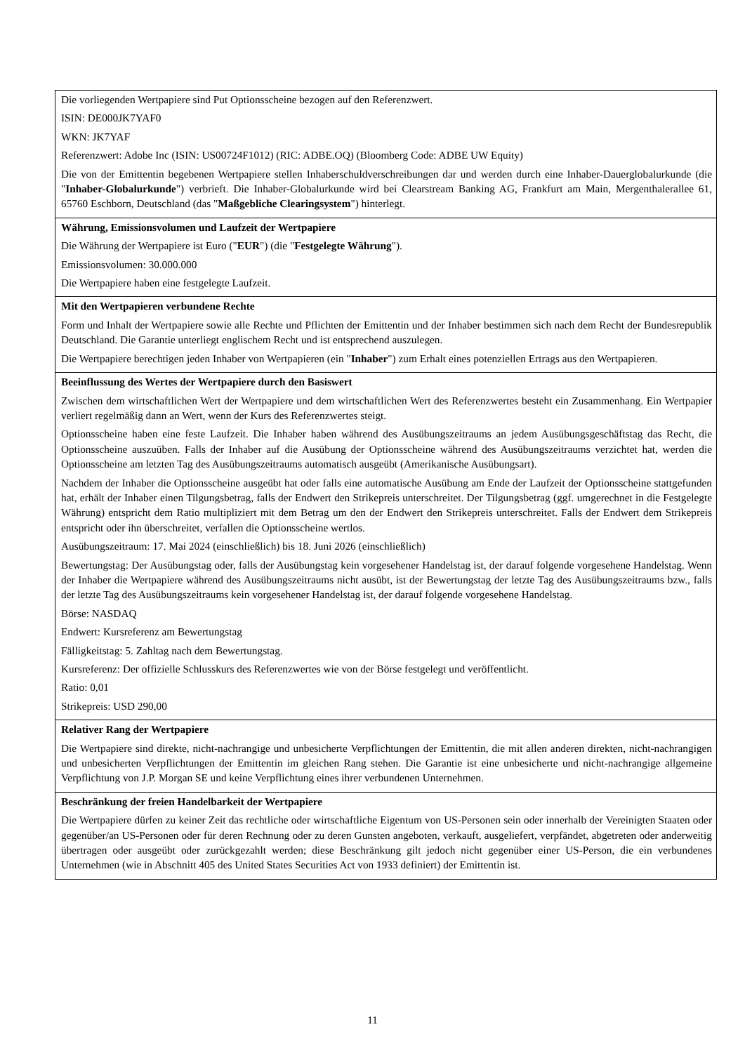| Die vorliegenden Wertpapiere sind Put Optionsscheine bezogen auf den Referenzwert. ISIN: DE000JK7YAF0 WKN: JK7YAF Referenzwert: Adobe Inc (ISIN: US00724F1012) (RIC: ADBE.OQ) (Bloomberg Code: ADBE UW Equity) Die von der Emittentin begebenen Wertpapiere stellen Inhaberschuldverschreibungen dar und werden durch eine Inhaber-Dauerglobalurkunde (die " Inhaber-Globalurkunde ") verbrieft. Die Inhaber-Globalurkunde wird bei Clearstream Banking AG, Frankfurt am Main, Mergenthalerallee 61, 65760 Eschborn, Deutschland (das " Maßgebliche Clearingsystem ") hinterlegt. |
| Währung, Emissionsvolumen und Laufzeit der Wertpapiere Die Währung der Wertpapiere ist Euro (" EUR ") (die " Festgelegte Währung "). Emissionsvolumen: 30.000.000 Die Wertpapiere haben eine festgelegte Laufzeit. |
| Mit den Wertpapieren verbundene Rechte Form und Inhalt der Wertpapiere sowie alle Rechte und Pflichten der Emittentin und der Inhaber bestimmen sich nach dem Recht der Bundesrepublik Deutschland. Die Garantie unterliegt englischem Recht und ist entsprechend auszulegen. Die Wertpapiere berechtigen jeden Inhaber von Wertpapieren (ein " Inhaber ") zum Erhalt eines potenziellen Ertrags aus den Wertpapieren. |
| Beeinflussung des Wertes der Wertpapiere durch den Basiswert Zwischen dem wirtschaftlichen Wert der Wertpapiere und dem wirtschaftlichen Wert des Referenzwertes besteht ein Zusammenhang. Ein Wertpapier verliert regelmäßig dann an Wert, wenn der Kurs des Referenzwertes steigt. Optionsscheine haben eine feste Laufzeit. Die Inhaber haben während des Ausübungszeitraums an jedem Ausübungsgeschäftstag das Recht, die Optionsscheine auszuüben. Falls der Inhaber auf die Ausübung der Optionsscheine während des Ausübungszeitraums verzichtet hat, werden die Optionsscheine am letzten Tag des Ausübungszeitraums automatisch ausgeübt (Amerikanische Ausübungsart). Nachdem der Inhaber die Optionsscheine ausgeübt hat oder falls eine automatische Ausübung am Ende der Laufzeit der Optionsscheine stattgefunden hat, erhält der Inhaber einen Tilgungsbetrag, falls der Endwert den Strikepreis unterschreitet. Der Tilgungsbetrag (ggf. umgerechnet in die Festgelegte Währung) entspricht dem Ratio multipliziert mit dem Betrag um den der Endwert den Strikepreis unterschreitet. Falls der Endwert dem Strikepreis entspricht oder ihn überschreitet, verfallen die Optionsscheine wertlos. Ausübungszeitraum: 17. Mai 2024 (einschließlich) bis 18. Juni 2026 (einschließlich) Bewertungstag: Der Ausübungstag oder, falls der Ausübungstag kein vorgesehener Handelstag ist, der darauf folgende vorgesehene Handelstag. Wenn der Inhaber die Wertpapiere während des Ausübungszeitraums nicht ausübt, ist der Bewertungstag der letzte Tag des Ausübungszeitraums bzw., falls der letzte Tag des Ausübungszeitraums kein vorgesehener Handelstag ist, der darauf folgende vorgesehene Handelstag. Börse: NASDAQ Endwert: Kursreferenz am Bewertungstag Fälligkeitstag: 5. Zahltag nach dem Bewertungstag. Kursreferenz: Der offizielle Schlusskurs des Referenzwertes wie von der Börse festgelegt und veröffentlicht. Ratio: 0,01 Strikepreis: USD 290,00 |
| Relativer Rang der Wertpapiere Die Wertpapiere sind direkte, nicht-nachrangige und unbesicherte Verpflichtungen der Emittentin, die mit allen anderen direkten, nicht-nachrangigen und unbesicherten Verpflichtungen der Emittentin im gleichen Rang stehen. Die Garantie ist eine unbesicherte und nicht-nachrangige allgemeine Verpflichtung von J.P. Morgan SE und keine Verpflichtung eines ihrer verbundenen Unternehmen. |
| Beschränkung der freien Handelbarkeit der Wertpapiere Die Wertpapiere dürfen zu keiner Zeit das rechtliche oder wirtschaftliche Eigentum von US-Personen sein oder innerhalb der Vereinigten Staaten oder gegenüber/an US-Personen oder für deren Rechnung oder zu deren Gunsten angeboten, verkauft, ausgeliefert, verpfändet, abgetreten oder anderweitig übertragen oder ausgeübt oder zurückgezahlt werden; diese Beschränkung gilt jedoch nicht gegenüber einer US-Person, die ein verbundenes Unternehmen (wie in Abschnitt 405 des United States Securities Act von 1933 definiert) der Emittentin ist. |
11